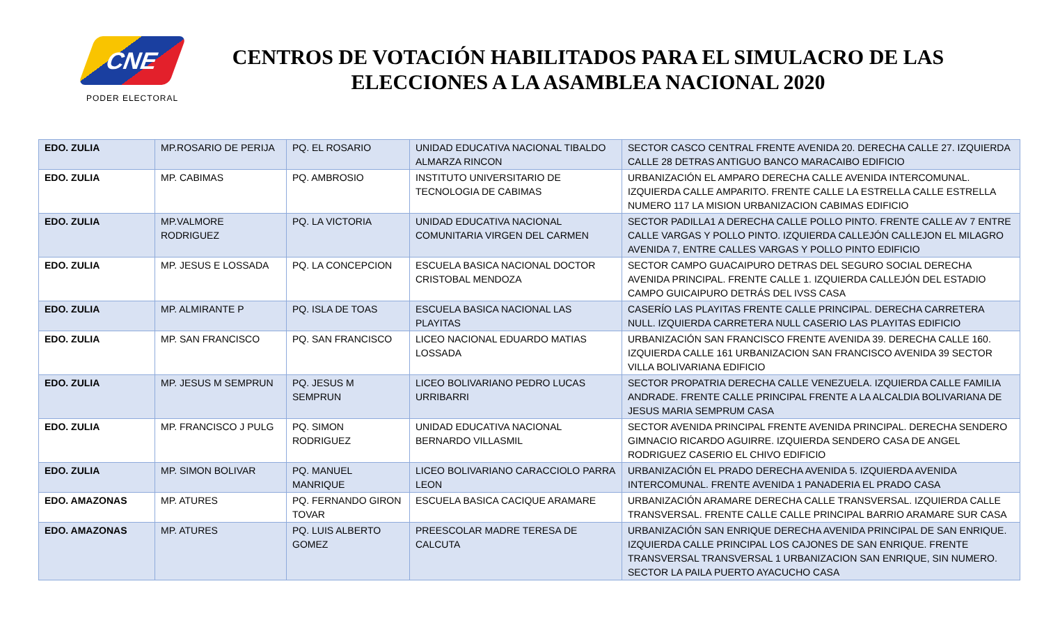CNE
PODER ELECTORAL
CENTROS DE VOTACIÓN HABILITADOS PARA EL SIMULACRO DE LAS ELECCIONES A LA ASAMBLEA NACIONAL 2020
| EDO. ZULIA | MP.ROSARIO DE PERIJA | PQ. EL ROSARIO | UNIDAD EDUCATIVA NACIONAL TIBALDO ALMARZA RINCON | SECTOR CASCO CENTRAL FRENTE AVENIDA 20. DERECHA CALLE 27. IZQUIERDA CALLE 28 DETRAS ANTIGUO BANCO MARACAIBO EDIFICIO |
| EDO. ZULIA | MP. CABIMAS | PQ. AMBROSIO | INSTITUTO UNIVERSITARIO DE TECNOLOGIA DE CABIMAS | URBANIZACIÓN EL AMPARO DERECHA CALLE AVENIDA INTERCOMUNAL. IZQUIERDA CALLE AMPARITO. FRENTE CALLE LA ESTRELLA CALLE ESTRELLA NUMERO 117 LA MISION URBANIZACION CABIMAS EDIFICIO |
| EDO. ZULIA | MP.VALMORE RODRIGUEZ | PQ. LA VICTORIA | UNIDAD EDUCATIVA NACIONAL COMUNITARIA VIRGEN DEL CARMEN | SECTOR PADILLA1 A DERECHA CALLE POLLO PINTO. FRENTE CALLE AV 7 ENTRE CALLE VARGAS Y POLLO PINTO. IZQUIERDA CALLEJÓN CALLEJON EL MILAGRO AVENIDA 7, ENTRE CALLES VARGAS Y POLLO PINTO EDIFICIO |
| EDO. ZULIA | MP. JESUS E LOSSADA | PQ. LA CONCEPCION | ESCUELA BASICA NACIONAL DOCTOR CRISTOBAL MENDOZA | SECTOR CAMPO GUACAIPURO DETRAS DEL SEGURO SOCIAL DERECHA AVENIDA PRINCIPAL. FRENTE CALLE 1. IZQUIERDA CALLEJÓN DEL ESTADIO CAMPO GUICAIPURO DETRÁS DEL IVSS CASA |
| EDO. ZULIA | MP. ALMIRANTE P | PQ. ISLA DE TOAS | ESCUELA BASICA NACIONAL LAS PLAYITAS | CASERÍO LAS PLAYITAS FRENTE CALLE PRINCIPAL. DERECHA CARRETERA NULL. IZQUIERDA CARRETERA NULL CASERIO LAS PLAYITAS EDIFICIO |
| EDO. ZULIA | MP. SAN FRANCISCO | PQ. SAN FRANCISCO | LICEO NACIONAL EDUARDO MATIAS LOSSADA | URBANIZACIÓN SAN FRANCISCO FRENTE AVENIDA 39. DERECHA CALLE 160. IZQUIERDA CALLE 161 URBANIZACION SAN FRANCISCO AVENIDA 39 SECTOR VILLA BOLIVARIANA EDIFICIO |
| EDO. ZULIA | MP. JESUS M SEMPRUN | PQ. JESUS M SEMPRUN | LICEO BOLIVARIANO PEDRO LUCAS URRIBARRI | SECTOR PROPATRIA DERECHA CALLE VENEZUELA. IZQUIERDA CALLE FAMILIA ANDRADE. FRENTE CALLE PRINCIPAL FRENTE A LA ALCALDIA BOLIVARIANA DE JESUS MARIA SEMPRUM CASA |
| EDO. ZULIA | MP. FRANCISCO J PULG | PQ. SIMON RODRIGUEZ | UNIDAD EDUCATIVA NACIONAL BERNARDO VILLASMIL | SECTOR AVENIDA PRINCIPAL FRENTE AVENIDA PRINCIPAL. DERECHA SENDERO GIMNACIO RICARDO AGUIRRE. IZQUIERDA SENDERO CASA DE ANGEL RODRIGUEZ CASERIO EL CHIVO EDIFICIO |
| EDO. ZULIA | MP. SIMON BOLIVAR | PQ. MANUEL MANRIQUE | LICEO BOLIVARIANO CARACCIOLO PARRA LEON | URBANIZACIÓN EL PRADO DERECHA AVENIDA 5. IZQUIERDA AVENIDA INTERCOMUNAL. FRENTE AVENIDA 1 PANADERIA EL PRADO CASA |
| EDO. AMAZONAS | MP. ATURES | PQ. FERNANDO GIRON TOVAR | ESCUELA BASICA CACIQUE ARAMARE | URBANIZACIÓN ARAMARE DERECHA CALLE TRANSVERSAL. IZQUIERDA CALLE TRANSVERSAL. FRENTE CALLE CALLE PRINCIPAL BARRIO ARAMARE SUR CASA |
| EDO. AMAZONAS | MP. ATURES | PQ. LUIS ALBERTO GOMEZ | PREESCOLAR MADRE TERESA DE CALCUTA | URBANIZACIÓN SAN ENRIQUE DERECHA AVENIDA PRINCIPAL DE SAN ENRIQUE. IZQUIERDA CALLE PRINCIPAL LOS CAJONES DE SAN ENRIQUE. FRENTE TRANSVERSAL TRANSVERSAL 1 URBANIZACION SAN ENRIQUE, SIN NUMERO. SECTOR LA PAILA PUERTO AYACUCHO CASA |